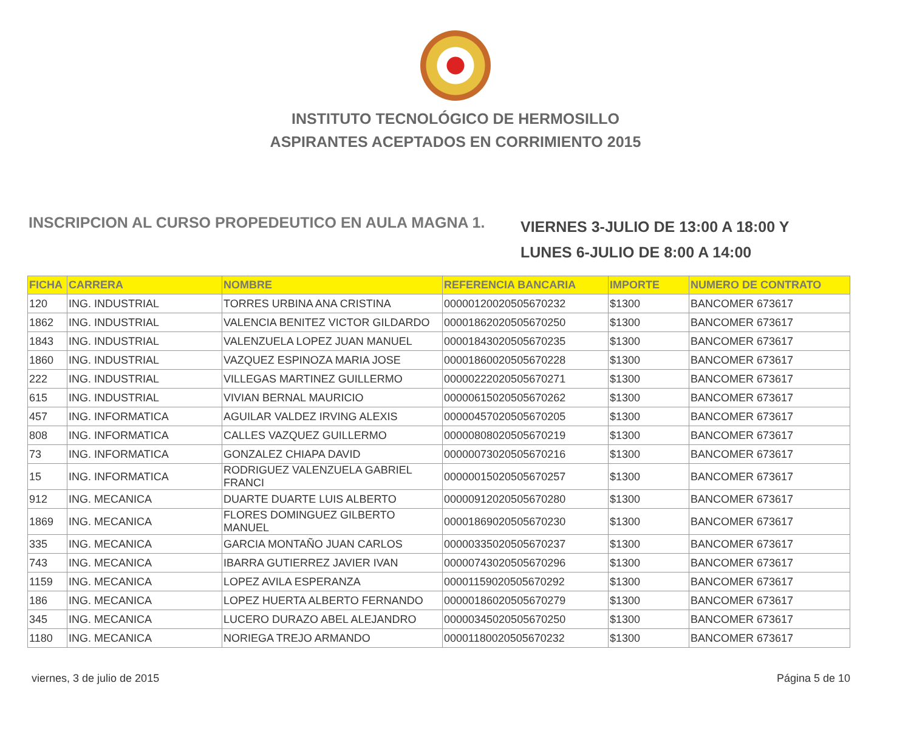INSTITUTO TECNOLÓGICO DE HERMOSILLO
ASPIRANTES ACEPTADOS EN CORRIMIENTO 2015
INSCRIPCION AL CURSO PROPEDEUTICO EN AULA MAGNA 1.
VIERNES 3-JULIO DE 13:00 A 18:00 Y
LUNES 6-JULIO DE 8:00 A 14:00
| FICHA | CARRERA | NOMBRE | REFERENCIA BANCARIA | IMPORTE | NUMERO DE CONTRATO |
| --- | --- | --- | --- | --- | --- |
| 120 | ING. INDUSTRIAL | TORRES URBINA ANA CRISTINA | 00000120020505670232 | $1300 | BANCOMER 673617 |
| 1862 | ING. INDUSTRIAL | VALENCIA BENITEZ VICTOR GILDARDO | 00001862020505670250 | $1300 | BANCOMER 673617 |
| 1843 | ING. INDUSTRIAL | VALENZUELA LOPEZ JUAN MANUEL | 00001843020505670235 | $1300 | BANCOMER 673617 |
| 1860 | ING. INDUSTRIAL | VAZQUEZ ESPINOZA MARIA JOSE | 00001860020505670228 | $1300 | BANCOMER 673617 |
| 222 | ING. INDUSTRIAL | VILLEGAS MARTINEZ GUILLERMO | 00000222020505670271 | $1300 | BANCOMER 673617 |
| 615 | ING. INDUSTRIAL | VIVIAN BERNAL MAURICIO | 00000615020505670262 | $1300 | BANCOMER 673617 |
| 457 | ING. INFORMATICA | AGUILAR VALDEZ IRVING ALEXIS | 00000457020505670205 | $1300 | BANCOMER 673617 |
| 808 | ING. INFORMATICA | CALLES VAZQUEZ GUILLERMO | 00000808020505670219 | $1300 | BANCOMER 673617 |
| 73 | ING. INFORMATICA | GONZALEZ CHIAPA DAVID | 00000073020505670216 | $1300 | BANCOMER 673617 |
| 15 | ING. INFORMATICA | RODRIGUEZ VALENZUELA GABRIEL FRANCI | 00000015020505670257 | $1300 | BANCOMER 673617 |
| 912 | ING. MECANICA | DUARTE DUARTE LUIS ALBERTO | 00000912020505670280 | $1300 | BANCOMER 673617 |
| 1869 | ING. MECANICA | FLORES DOMINGUEZ GILBERTO MANUEL | 00001869020505670230 | $1300 | BANCOMER 673617 |
| 335 | ING. MECANICA | GARCIA MONTAÑO JUAN CARLOS | 00000335020505670237 | $1300 | BANCOMER 673617 |
| 743 | ING. MECANICA | IBARRA GUTIERREZ JAVIER IVAN | 00000743020505670296 | $1300 | BANCOMER 673617 |
| 1159 | ING. MECANICA | LOPEZ AVILA ESPERANZA | 00001159020505670292 | $1300 | BANCOMER 673617 |
| 186 | ING. MECANICA | LOPEZ HUERTA ALBERTO FERNANDO | 00000186020505670279 | $1300 | BANCOMER 673617 |
| 345 | ING. MECANICA | LUCERO DURAZO ABEL ALEJANDRO | 00000345020505670250 | $1300 | BANCOMER 673617 |
| 1180 | ING. MECANICA | NORIEGA TREJO ARMANDO | 00001180020505670232 | $1300 | BANCOMER 673617 |
viernes, 3 de julio de 2015 Página 5 de 10